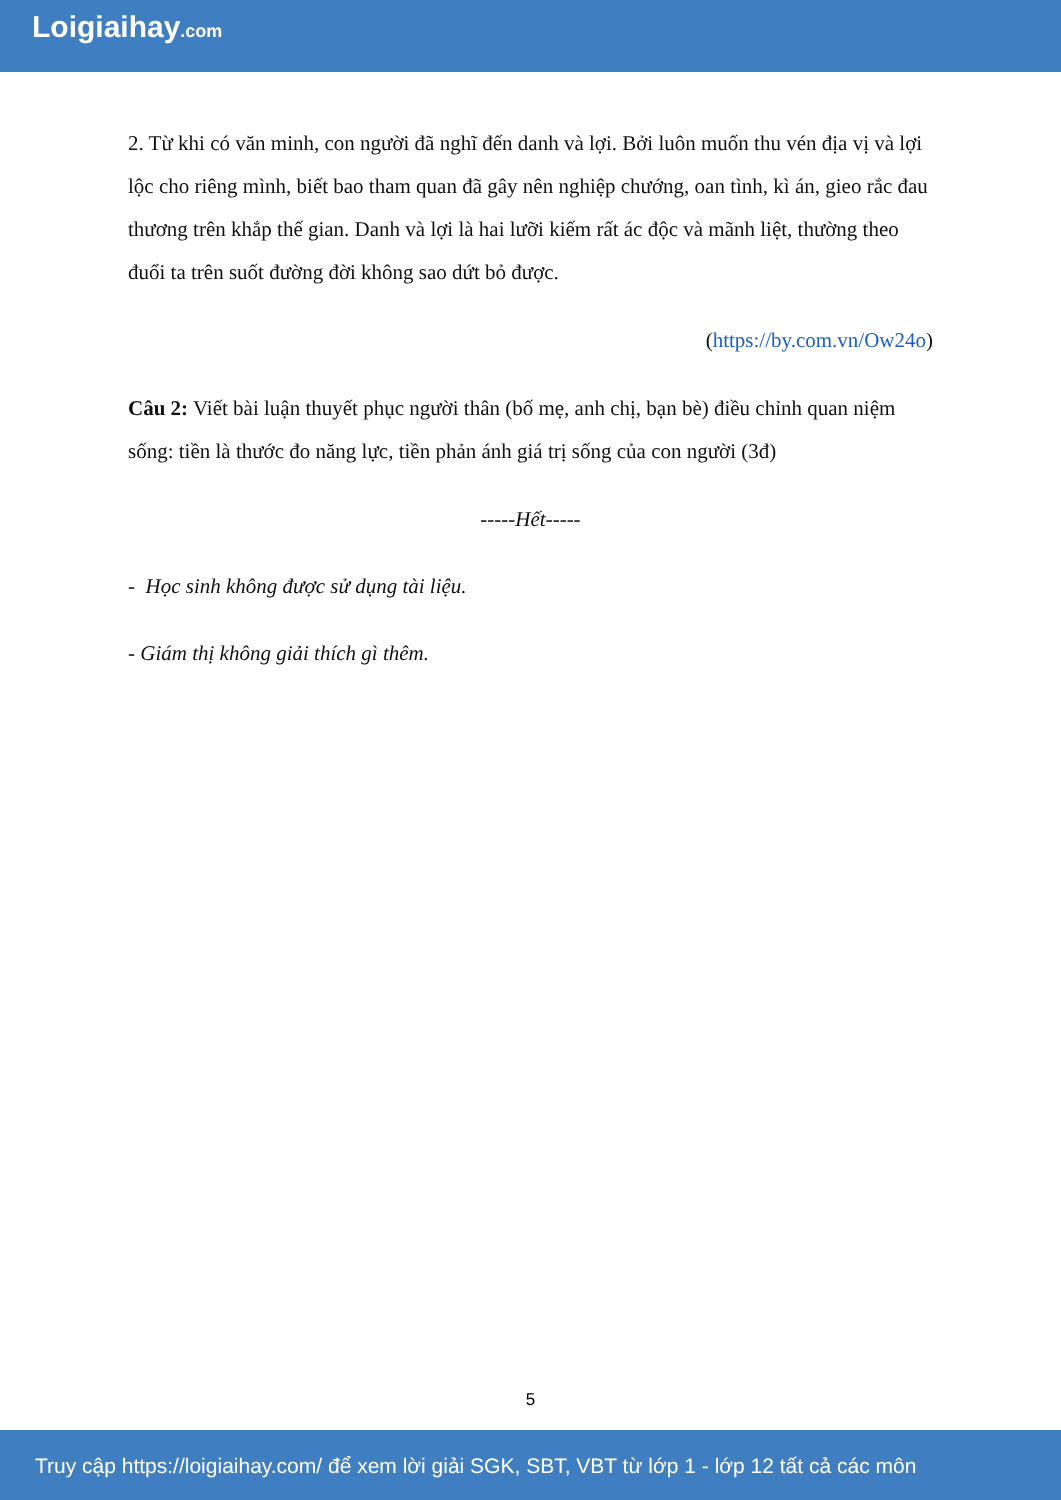Loigiaihay.com
2. Từ khi có văn minh, con người đã nghĩ đến danh và lợi. Bởi luôn muốn thu vén địa vị và lợi lộc cho riêng mình, biết bao tham quan đã gây nên nghiệp chướng, oan tình, kì án, gieo rắc đau thương trên khắp thế gian. Danh và lợi là hai lưỡi kiếm rất ác độc và mãnh liệt, thường theo đuổi ta trên suốt đường đời không sao dứt bỏ được.
(https://by.com.vn/Ow24o)
Câu 2: Viết bài luận thuyết phục người thân (bố mẹ, anh chị, bạn bè) điều chỉnh quan niệm sống: tiền là thước đo năng lực, tiền phản ánh giá trị sống của con người (3đ)
-----Hết-----
- Học sinh không được sử dụng tài liệu.
- Giám thị không giải thích gì thêm.
5
Truy cập https://loigiaihay.com/ để xem lời giải SGK, SBT, VBT từ lớp 1 - lớp 12 tất cả các môn